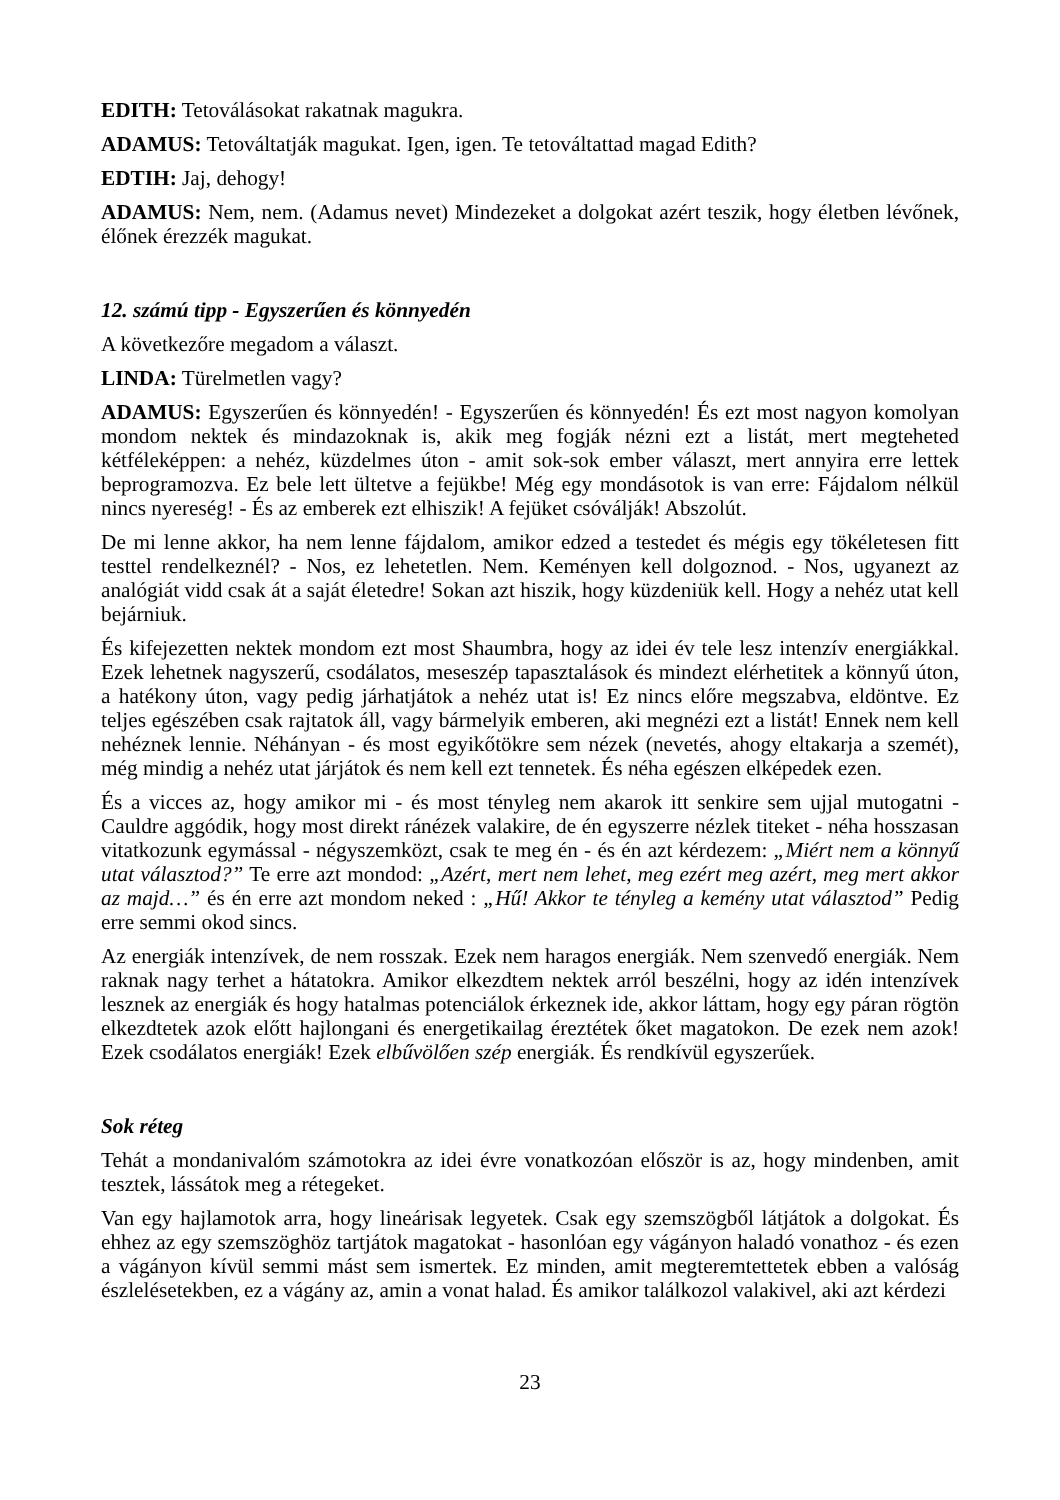EDITH: Tetoválásokat rakatnak magukra.
ADAMUS: Tetováltatják magukat. Igen, igen. Te tetováltattad magad Edith?
EDTIH: Jaj, dehogy!
ADAMUS: Nem, nem. (Adamus nevet) Mindezeket a dolgokat azért teszik, hogy életben lévőnek, élőnek érezzék magukat.
12. számú tipp - Egyszerűen és könnyedén
A következőre megadom a választ.
LINDA: Türelmetlen vagy?
ADAMUS: Egyszerűen és könnyedén! - Egyszerűen és könnyedén! És ezt most nagyon komolyan mondom nektek és mindazoknak is, akik meg fogják nézni ezt a listát, mert megteheted kétféleképpen: a nehéz, küzdelmes úton - amit sok-sok ember választ, mert annyira erre lettek beprogramozva. Ez bele lett ültetve a fejükbe! Még egy mondásotok is van erre: Fájdalom nélkül nincs nyereség! - És az emberek ezt elhiszik! A fejüket csóválják! Abszolút.
De mi lenne akkor, ha nem lenne fájdalom, amikor edzed a testedet és mégis egy tökéletesen fitt testtel rendelkeznél? - Nos, ez lehetetlen. Nem. Keményen kell dolgoznod. - Nos, ugyanezt az analógiát vidd csak át a saját életedre! Sokan azt hiszik, hogy küzdeniük kell. Hogy a nehéz utat kell bejárniuk.
És kifejezetten nektek mondom ezt most Shaumbra, hogy az idei év tele lesz intenzív energiákkal. Ezek lehetnek nagyszerű, csodálatos, meseszép tapasztalások és mindezt elérhetitek a könnyű úton, a hatékony úton, vagy pedig járhatjátok a nehéz utat is! Ez nincs előre megszabva, eldöntve. Ez teljes egészében csak rajtatok áll, vagy bármelyik emberen, aki megnézi ezt a listát! Ennek nem kell nehéznek lennie. Néhányan - és most egyikőtökre sem nézek (nevetés, ahogy eltakarja a szemét), még mindig a nehéz utat járjátok és nem kell ezt tennetek. És néha egészen elképedek ezen.
És a vicces az, hogy amikor mi - és most tényleg nem akarok itt senkire sem ujjal mutogatni - Cauldre aggódik, hogy most direkt ránézek valakire, de én egyszerre nézlek titeket - néha hosszasan vitatkozunk egymással - négyszemközt, csak te meg én - és én azt kérdezem: „Miért nem a könnyű utat választod?” Te erre azt mondod: „Azért, mert nem lehet, meg ezért meg azért, meg mert akkor az majd…” és én erre azt mondom neked : „Hű! Akkor te tényleg a kemény utat választod” Pedig erre semmi okod sincs.
Az energiák intenzívek, de nem rosszak. Ezek nem haragos energiák. Nem szenvedő energiák. Nem raknak nagy terhet a hátatokra. Amikor elkezdtem nektek arról beszélni, hogy az idén intenzívek lesznek az energiák és hogy hatalmas potenciálok érkeznek ide, akkor láttam, hogy egy páran rögtön elkezdtetek azok előtt hajlongani és energetikailag éreztétek őket magatokon. De ezek nem azok! Ezek csodálatos energiák! Ezek elbűvölően szép energiák. És rendkívül egyszerűek.
Sok réteg
Tehát a mondanivalóm számotokra az idei évre vonatkozóan először is az, hogy mindenben, amit tesztek, lássátok meg a rétegeket.
Van egy hajlamotok arra, hogy lineárisak legyetek. Csak egy szemszögből látjátok a dolgokat. És ehhez az egy szemszöghöz tartjátok magatokat - hasonlóan egy vágányon haladó vonathoz - és ezen a vágányon kívül semmi mást sem ismertek. Ez minden, amit megteremtettetek ebben a valóság észlelésetekben, ez a vágány az, amin a vonat halad. És amikor találkozol valakivel, aki azt kérdezi
23